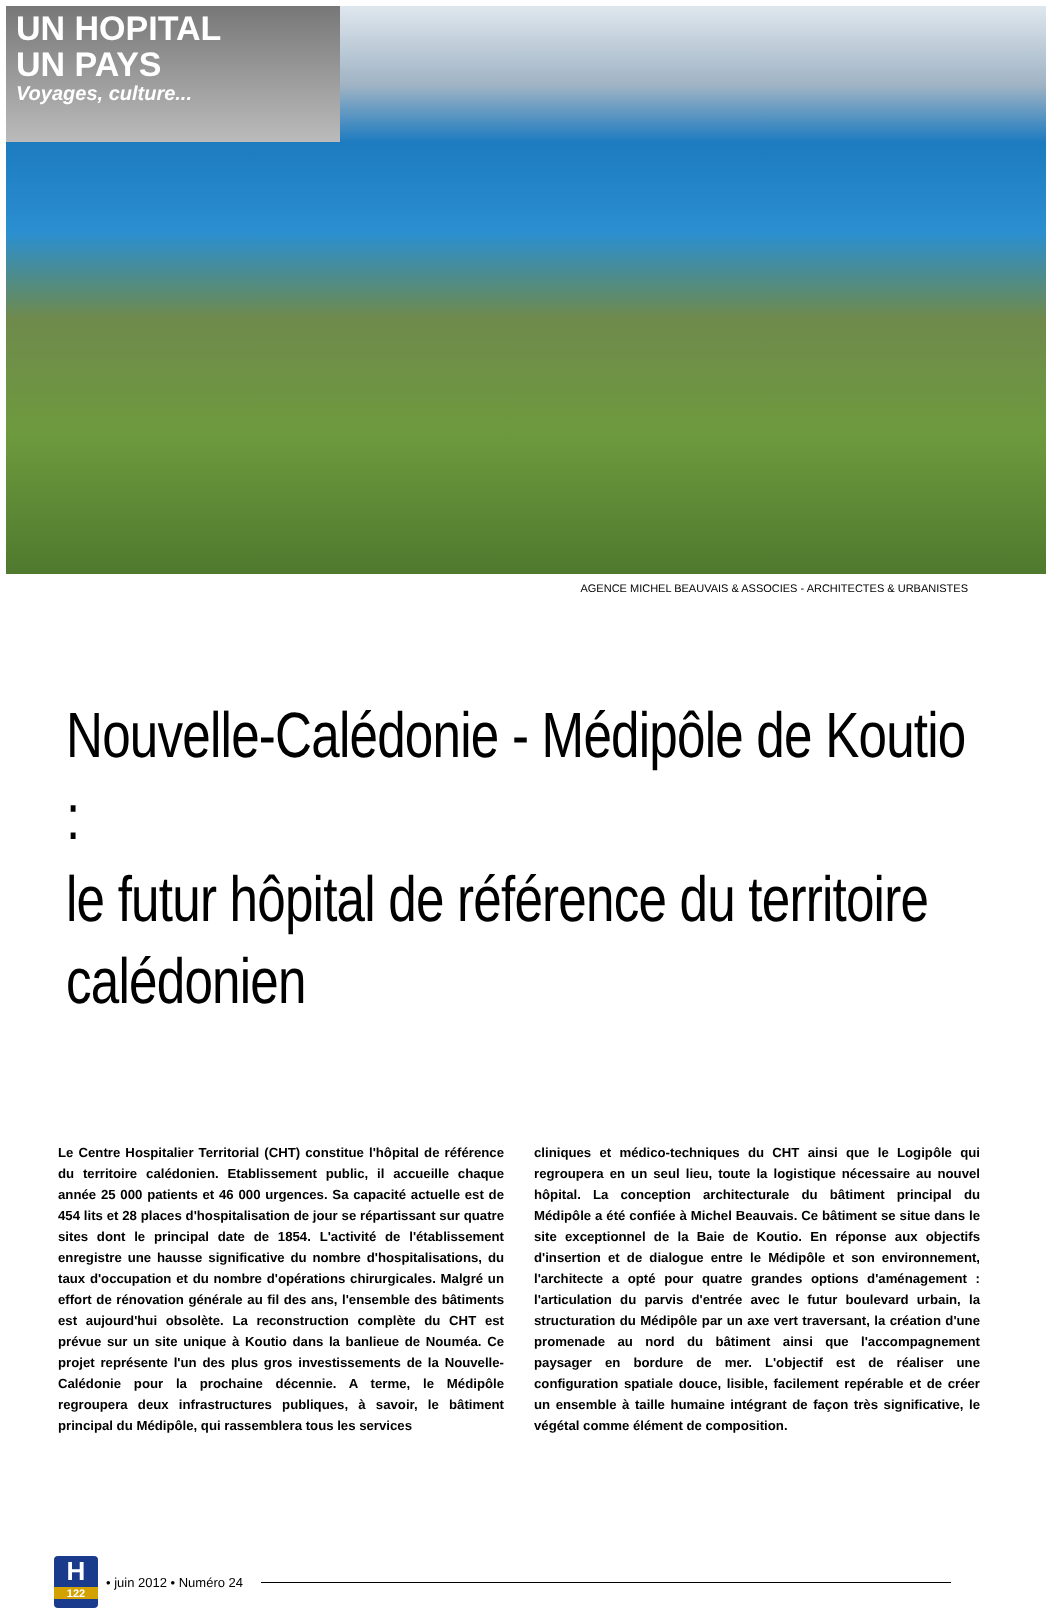UN HOPITAL
UN PAYS
Voyages, culture...
AGENCE MICHEL BEAUVAIS & ASSOCIES - ARCHITECTES & URBANISTES
Nouvelle-Calédonie - Médipôle de Koutio :
le futur hôpital de référence du territoire calédonien
Le Centre Hospitalier Territorial (CHT) constitue l'hôpital de référence du territoire calédonien. Etablissement public, il accueille chaque année 25 000 patients et 46 000 urgences. Sa capacité actuelle est de 454 lits et 28 places d'hospitalisation de jour se répartissant sur quatre sites dont le principal date de 1854. L'activité de l'établissement enregistre une hausse significative du nombre d'hospitalisations, du taux d'occupation et du nombre d'opérations chirurgicales. Malgré un effort de rénovation générale au fil des ans, l'ensemble des bâtiments est aujourd'hui obsolète. La reconstruction complète du CHT est prévue sur un site unique à Koutio dans la banlieue de Nouméa. Ce projet représente l'un des plus gros investissements de la Nouvelle-Calédonie pour la prochaine décennie. A terme, le Médipôle regroupera deux infrastructures publiques, à savoir, le bâtiment principal du Médipôle, qui rassemblera tous les services
cliniques et médico-techniques du CHT ainsi que le Logipôle qui regroupera en un seul lieu, toute la logistique nécessaire au nouvel hôpital. La conception architecturale du bâtiment principal du Médipôle a été confiée à Michel Beauvais. Ce bâtiment se situe dans le site exceptionnel de la Baie de Koutio. En réponse aux objectifs d'insertion et de dialogue entre le Médipôle et son environnement, l'architecte a opté pour quatre grandes options d'aménagement : l'articulation du parvis d'entrée avec le futur boulevard urbain, la structuration du Médipôle par un axe vert traversant, la création d'une promenade au nord du bâtiment ainsi que l'accompagnement paysager en bordure de mer. L'objectif est de réaliser une configuration spatiale douce, lisible, facilement repérable et de créer un ensemble à taille humaine intégrant de façon très significative, le végétal comme élément de composition.
H
122
• juin 2012 • Numéro 24